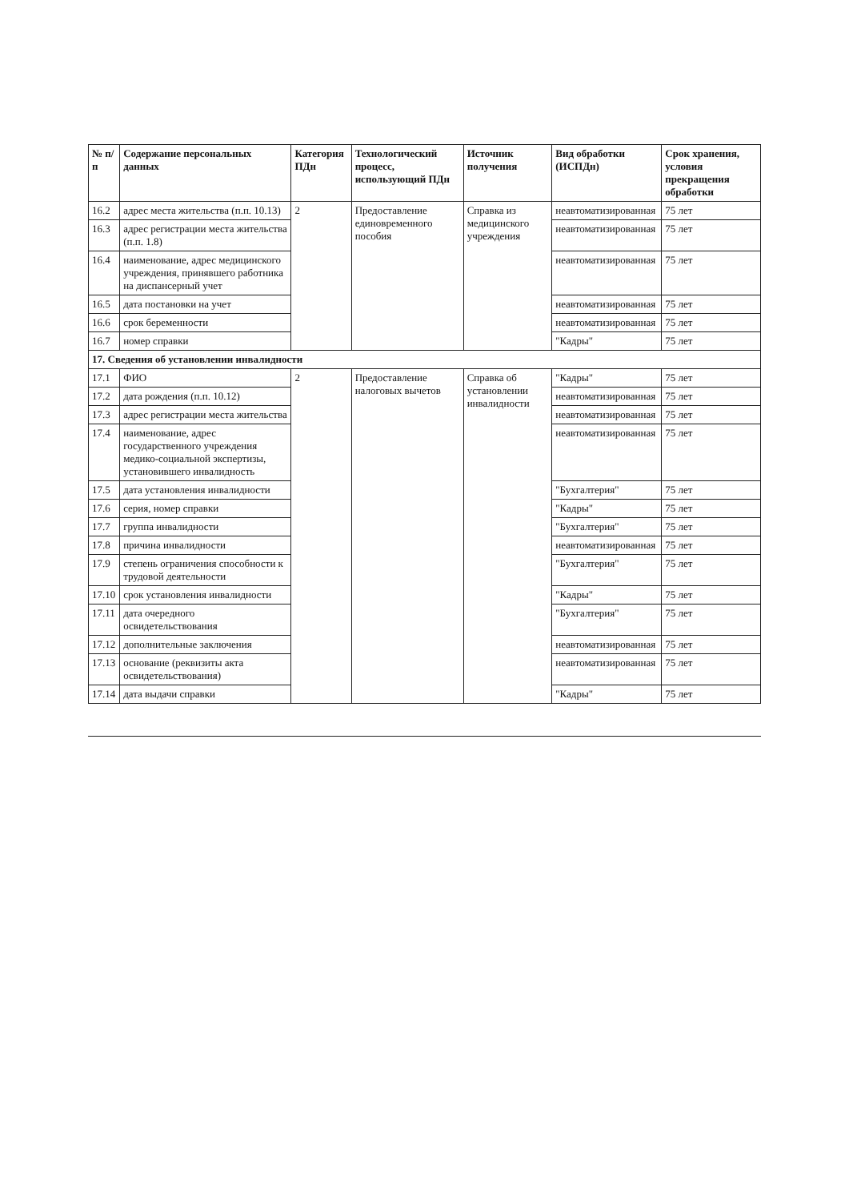| № п/п | Содержание персональных данных | Категория ПДн | Технологический процесс, использующий ПДн | Источник получения | Вид обработки (ИСПДн) | Срок хранения, условия прекращения обработки |
| --- | --- | --- | --- | --- | --- | --- |
| 16.2 | адрес места жительства (п.п. 10.13) | 2 | Предоставление единовременного пособия | Справка из медицинского учреждения | неавтоматизированная | 75 лет |
| 16.3 | адрес регистрации места жительства (п.п. 1.8) | | | | неавтоматизированная | 75 лет |
| 16.4 | наименование, адрес медицинского учреждения, принявшего работника на диспансерный учет | | | | неавтоматизированная | 75 лет |
| 16.5 | дата постановки на учет | | | | неавтоматизированная | 75 лет |
| 16.6 | срок беременности | | | | неавтоматизированная | 75 лет |
| 16.7 | номер справки | | | | "Кадры" | 75 лет |
| 17. Сведения об установлении инвалидности | | | | | | |
| 17.1 | ФИО | 2 | Предоставление налоговых вычетов | Справка об установлении инвалидности | "Кадры" | 75 лет |
| 17.2 | дата рождения (п.п. 10.12) | | | | неавтоматизированная | 75 лет |
| 17.3 | адрес регистрации места жительства | | | | неавтоматизированная | 75 лет |
| 17.4 | наименование, адрес государственного учреждения медико-социальной экспертизы, установившего инвалидность | | | | неавтоматизированная | 75 лет |
| 17.5 | дата установления инвалидности | | | | "Бухгалтерия" | 75 лет |
| 17.6 | серия, номер справки | | | | "Кадры" | 75 лет |
| 17.7 | группа инвалидности | | | | "Бухгалтерия" | 75 лет |
| 17.8 | причина инвалидности | | | | неавтоматизированная | 75 лет |
| 17.9 | степень ограничения способности к трудовой деятельности | | | | "Бухгалтерия" | 75 лет |
| 17.10 | срок установления инвалидности | | | | "Кадры" | 75 лет |
| 17.11 | дата очередного освидетельствования | | | | "Бухгалтерия" | 75 лет |
| 17.12 | дополнительные заключения | | | | неавтоматизированная | 75 лет |
| 17.13 | основание (реквизиты акта освидетельствования) | | | | неавтоматизированная | 75 лет |
| 17.14 | дата выдачи справки | | | | "Кадры" | 75 лет |